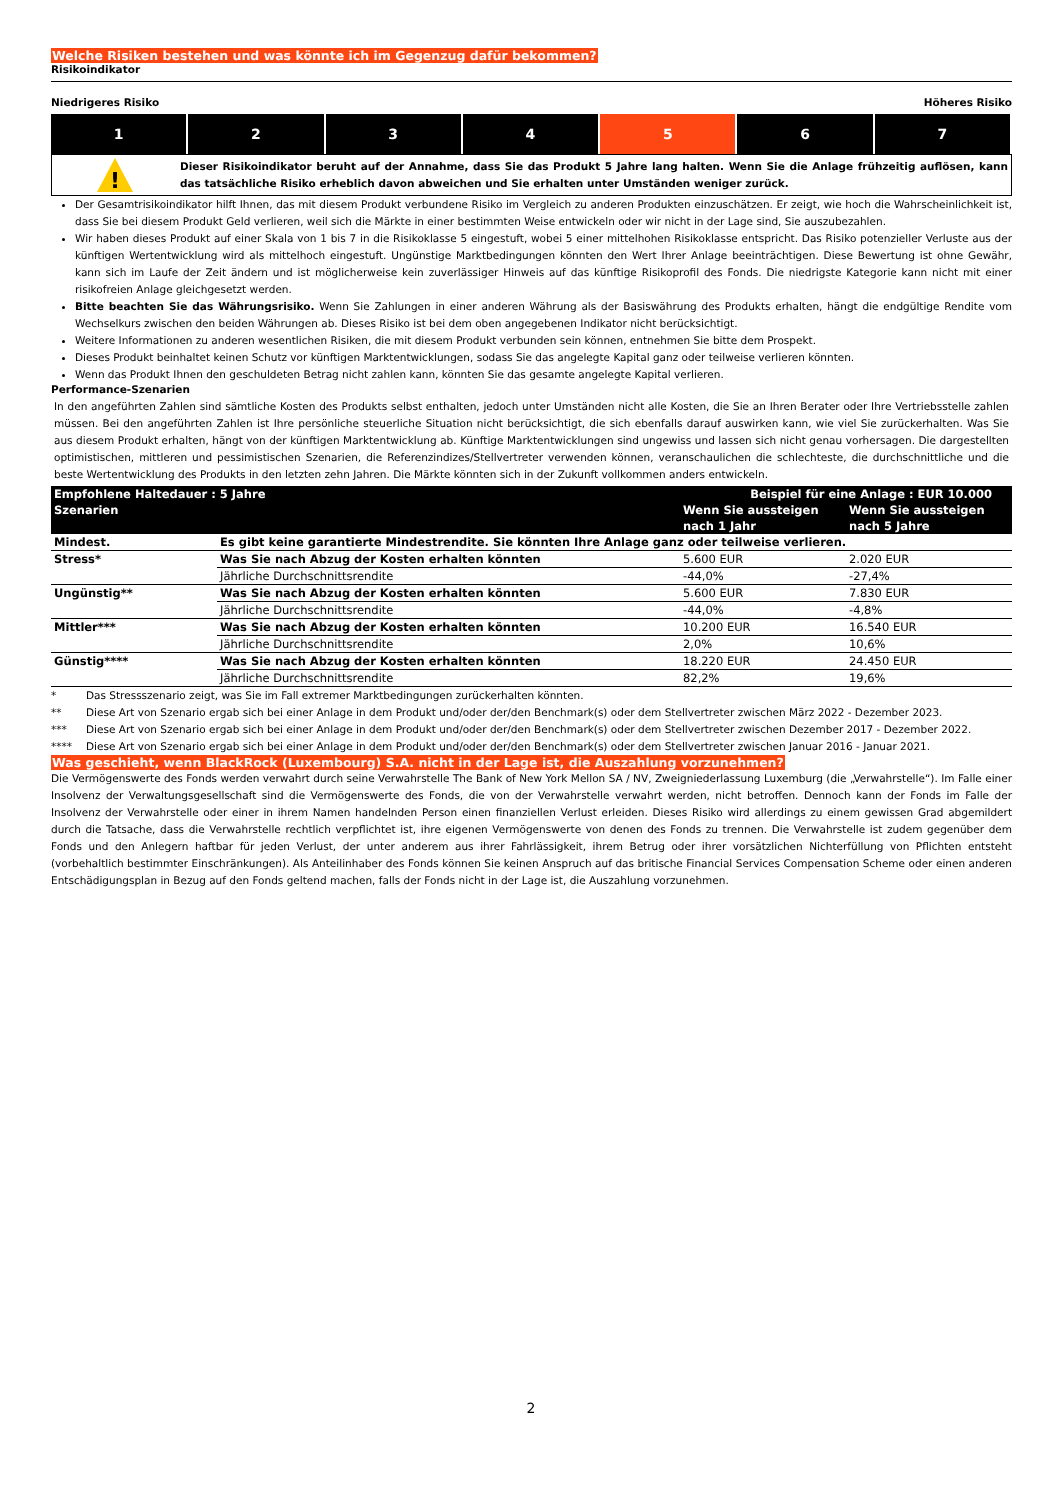Welche Risiken bestehen und was könnte ich im Gegenzug dafür bekommen?
Risikoindikator
Niedrigeres Risiko Höheres Risiko
1 2 3 4 5 6 7
!
Dieser Risikoindikator beruht auf der Annahme, dass Sie das Produkt 5 Jahre lang halten. Wenn Sie die Anlage frühzeitig auflösen, kann das tatsächliche Risiko erheblich davon abweichen und Sie erhalten unter Umständen weniger zurück.
Der Gesamtrisikoindikator hilft Ihnen, das mit diesem Produkt verbundene Risiko im Vergleich zu anderen Produkten einzuschätzen. Er zeigt, wie hoch die Wahrscheinlichkeit ist, dass Sie bei diesem Produkt Geld verlieren, weil sich die Märkte in einer bestimmten Weise entwickeln oder wir nicht in der Lage sind, Sie auszubezahlen.
Wir haben dieses Produkt auf einer Skala von 1 bis 7 in die Risikoklasse 5 eingestuft, wobei 5 einer mittelhohen Risikoklasse entspricht. Das Risiko potenzieller Verluste aus der künftigen Wertentwicklung wird als mittelhoch eingestuft. Ungünstige Marktbedingungen könnten den Wert Ihrer Anlage beeinträchtigen. Diese Bewertung ist ohne Gewähr, kann sich im Laufe der Zeit ändern und ist möglicherweise kein zuverlässiger Hinweis auf das künftige Risikoprofil des Fonds. Die niedrigste Kategorie kann nicht mit einer risikofreien Anlage gleichgesetzt werden.
Bitte beachten Sie das Währungsrisiko. Wenn Sie Zahlungen in einer anderen Währung als der Basiswährung des Produkts erhalten, hängt die endgültige Rendite vom Wechselkurs zwischen den beiden Währungen ab. Dieses Risiko ist bei dem oben angegebenen Indikator nicht berücksichtigt.
Weitere Informationen zu anderen wesentlichen Risiken, die mit diesem Produkt verbunden sein können, entnehmen Sie bitte dem Prospekt.
Dieses Produkt beinhaltet keinen Schutz vor künftigen Marktentwicklungen, sodass Sie das angelegte Kapital ganz oder teilweise verlieren könnten.
Wenn das Produkt Ihnen den geschuldeten Betrag nicht zahlen kann, könnten Sie das gesamte angelegte Kapital verlieren.
Performance-Szenarien
In den angeführten Zahlen sind sämtliche Kosten des Produkts selbst enthalten, jedoch unter Umständen nicht alle Kosten, die Sie an Ihren Berater oder Ihre Vertriebsstelle zahlen müssen. Bei den angeführten Zahlen ist Ihre persönliche steuerliche Situation nicht berücksichtigt, die sich ebenfalls darauf auswirken kann, wie viel Sie zurückerhalten. Was Sie aus diesem Produkt erhalten, hängt von der künftigen Marktentwicklung ab. Künftige Marktentwicklungen sind ungewiss und lassen sich nicht genau vorhersagen. Die dargestellten optimistischen, mittleren und pessimistischen Szenarien, die Referenzindizes/Stellvertreter verwenden können, veranschaulichen die schlechteste, die durchschnittliche und die beste Wertentwicklung des Produkts in den letzten zehn Jahren. Die Märkte könnten sich in der Zukunft vollkommen anders entwickeln.
| Empfohlene Haltedauer : 5 Jahre | | Beispiel für eine Anlage : EUR 10.000 | |
| --- | --- | --- | --- |
| Szenarien | | Wenn Sie aussteigen nach 1 Jahr | Wenn Sie aussteigen nach 5 Jahre |
| Mindest. | Es gibt keine garantierte Mindestrendite. Sie könnten Ihre Anlage ganz oder teilweise verlieren. | | |
| Stress* | Was Sie nach Abzug der Kosten erhalten könnten | 5.600 EUR | 2.020 EUR |
| | Jährliche Durchschnittsrendite | -44,0% | -27,4% |
| Ungünstig** | Was Sie nach Abzug der Kosten erhalten könnten | 5.600 EUR | 7.830 EUR |
| | Jährliche Durchschnittsrendite | -44,0% | -4,8% |
| Mittler*** | Was Sie nach Abzug der Kosten erhalten könnten | 10.200 EUR | 16.540 EUR |
| | Jährliche Durchschnittsrendite | 2,0% | 10,6% |
| Günstig**** | Was Sie nach Abzug der Kosten erhalten könnten | 18.220 EUR | 24.450 EUR |
| | Jährliche Durchschnittsrendite | 82,2% | 19,6% |
*
Das Stressszenario zeigt, was Sie im Fall extremer Marktbedingungen zurückerhalten könnten.
**
Diese Art von Szenario ergab sich bei einer Anlage in dem Produkt und/oder der/den Benchmark(s) oder dem Stellvertreter zwischen März 2022 - Dezember 2023.
***
Diese Art von Szenario ergab sich bei einer Anlage in dem Produkt und/oder der/den Benchmark(s) oder dem Stellvertreter zwischen Dezember 2017 - Dezember 2022.
****
Diese Art von Szenario ergab sich bei einer Anlage in dem Produkt und/oder der/den Benchmark(s) oder dem Stellvertreter zwischen Januar 2016 - Januar 2021.
Was geschieht, wenn BlackRock (Luxembourg) S.A. nicht in der Lage ist, die Auszahlung vorzunehmen?
Die Vermögenswerte des Fonds werden verwahrt durch seine Verwahrstelle The Bank of New York Mellon SA / NV, Zweigniederlassung Luxemburg (die „Verwahrstelle“). Im Falle einer Insolvenz der Verwaltungsgesellschaft sind die Vermögenswerte des Fonds, die von der Verwahrstelle verwahrt werden, nicht betroffen. Dennoch kann der Fonds im Falle der Insolvenz der Verwahrstelle oder einer in ihrem Namen handelnden Person einen finanziellen Verlust erleiden. Dieses Risiko wird allerdings zu einem gewissen Grad abgemildert durch die Tatsache, dass die Verwahrstelle rechtlich verpflichtet ist, ihre eigenen Vermögenswerte von denen des Fonds zu trennen. Die Verwahrstelle ist zudem gegenüber dem Fonds und den Anlegern haftbar für jeden Verlust, der unter anderem aus ihrer Fahrlässigkeit, ihrem Betrug oder ihrer vorsätzlichen Nichterfüllung von Pflichten entsteht (vorbehaltlich bestimmter Einschränkungen). Als Anteilinhaber des Fonds können Sie keinen Anspruch auf das britische Financial Services Compensation Scheme oder einen anderen Entschädigungsplan in Bezug auf den Fonds geltend machen, falls der Fonds nicht in der Lage ist, die Auszahlung vorzunehmen.
2